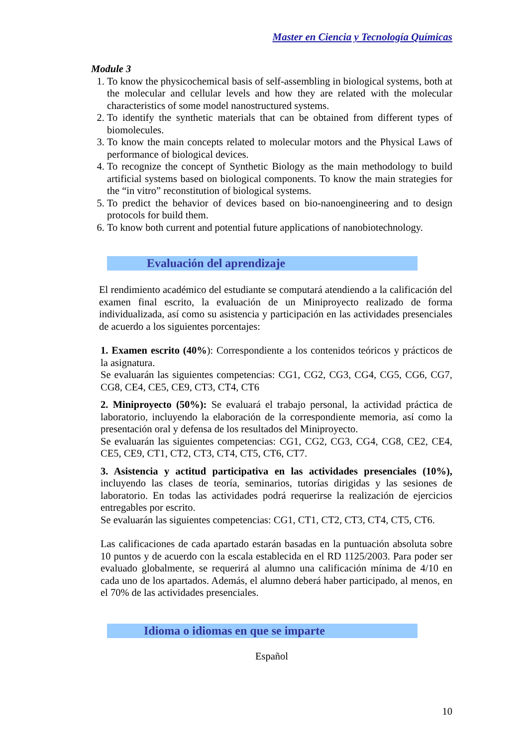Master en Ciencia y Tecnología Químicas
Module 3
1. To know the physicochemical basis of self-assembling in biological systems, both at the molecular and cellular levels and how they are related with the molecular characteristics of some model nanostructured systems.
2. To identify the synthetic materials that can be obtained from different types of biomolecules.
3. To know the main concepts related to molecular motors and the Physical Laws of performance of biological devices.
4. To recognize the concept of Synthetic Biology as the main methodology to build artificial systems based on biological components. To know the main strategies for the “in vitro” reconstitution of biological systems.
5. To predict the behavior of devices based on bio-nanoengineering and to design protocols for build them.
6. To know both current and potential future applications of nanobiotechnology.
Evaluación del aprendizaje
El rendimiento académico del estudiante se computará atendiendo a la calificación del examen final escrito, la evaluación de un Miniproyecto realizado de forma individualizada, así como su asistencia y participación en las actividades presenciales de acuerdo a los siguientes porcentajes:
1. Examen escrito (40%): Correspondiente a los contenidos teóricos y prácticos de la asignatura.
Se evaluarán las siguientes competencias: CG1, CG2, CG3, CG4, CG5, CG6, CG7, CG8, CE4, CE5, CE9, CT3, CT4, CT6
2. Miniproyecto (50%): Se evaluará el trabajo personal, la actividad práctica de laboratorio, incluyendo la elaboración de la correspondiente memoria, así como la presentación oral y defensa de los resultados del Miniproyecto.
Se evaluarán las siguientes competencias: CG1, CG2, CG3, CG4, CG8, CE2, CE4, CE5, CE9, CT1, CT2, CT3, CT4, CT5, CT6, CT7.
3. Asistencia y actitud participativa en las actividades presenciales (10%), incluyendo las clases de teoría, seminarios, tutorías dirigidas y las sesiones de laboratorio. En todas las actividades podrá requerirse la realización de ejercicios entregables por escrito.
Se evaluarán las siguientes competencias: CG1, CT1, CT2, CT3, CT4, CT5, CT6.
Las calificaciones de cada apartado estarán basadas en la puntuación absoluta sobre 10 puntos y de acuerdo con la escala establecida en el RD 1125/2003. Para poder ser evaluado globalmente, se requerirá al alumno una calificación mínima de 4/10 en cada uno de los apartados. Además, el alumno deberá haber participado, al menos, en el 70% de las actividades presenciales.
Idioma o idiomas en que se imparte
Español
10